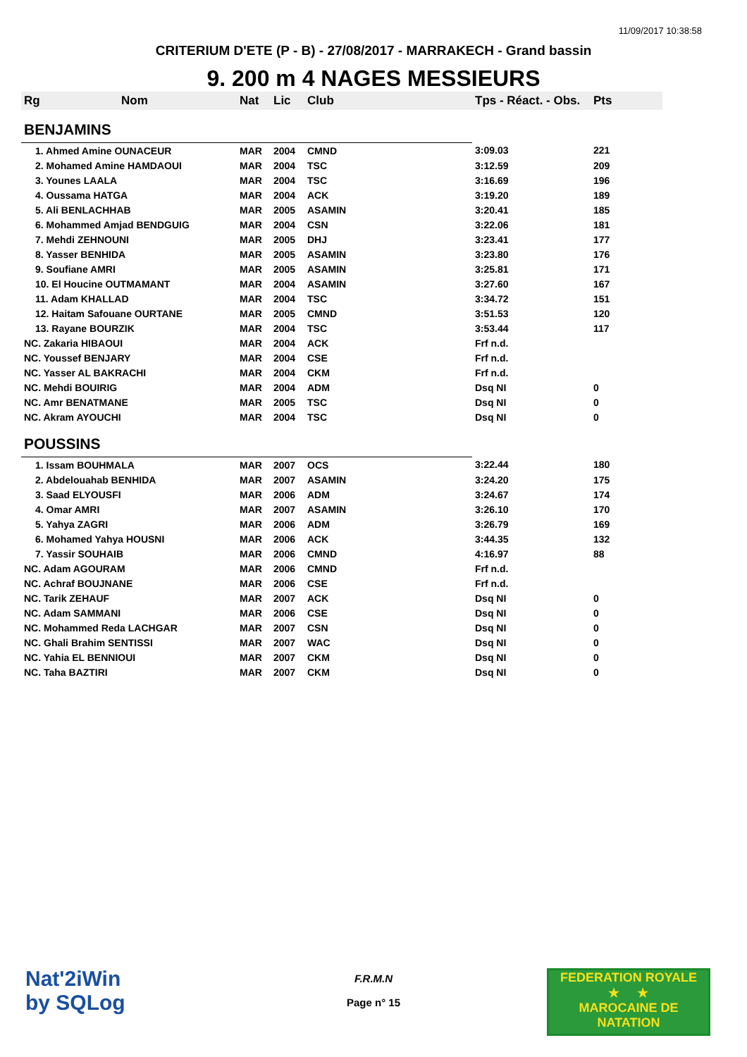11/09/2017 10:38:58
CRITERIUM D'ETE (P - B) - 27/08/2017 - MARRAKECH - Grand bassin
9. 200 m 4 NAGES MESSIEURS
| Rg | Nom | Nat | Lic | Club | Tps - Réact. - Obs. | Pts |
| --- | --- | --- | --- | --- | --- | --- |
| BENJAMINS | | | | | | |
| 1. Ahmed Amine OUNACEUR | | MAR | 2004 | CMND | 3:09.03 | 221 |
| 2. Mohamed Amine HAMDAOUI | | MAR | 2004 | TSC | 3:12.59 | 209 |
| 3. Younes LAALA | | MAR | 2004 | TSC | 3:16.69 | 196 |
| 4. Oussama HATGA | | MAR | 2004 | ACK | 3:19.20 | 189 |
| 5. Ali BENLACHHAB | | MAR | 2005 | ASAMIN | 3:20.41 | 185 |
| 6. Mohammed Amjad BENDGUIG | | MAR | 2004 | CSN | 3:22.06 | 181 |
| 7. Mehdi ZEHNOUNI | | MAR | 2005 | DHJ | 3:23.41 | 177 |
| 8. Yasser BENHIDA | | MAR | 2005 | ASAMIN | 3:23.80 | 176 |
| 9. Soufiane AMRI | | MAR | 2005 | ASAMIN | 3:25.81 | 171 |
| 10. El Houcine OUTMAMANT | | MAR | 2004 | ASAMIN | 3:27.60 | 167 |
| 11. Adam KHALLAD | | MAR | 2004 | TSC | 3:34.72 | 151 |
| 12. Haitam Safouane OURTANE | | MAR | 2005 | CMND | 3:51.53 | 120 |
| 13. Rayane BOURZIK | | MAR | 2004 | TSC | 3:53.44 | 117 |
| NC. Zakaria HIBAOUI | | MAR | 2004 | ACK | Frf n.d. | |
| NC. Youssef BENJARY | | MAR | 2004 | CSE | Frf n.d. | |
| NC. Yasser AL BAKRACHI | | MAR | 2004 | CKM | Frf n.d. | |
| NC. Mehdi BOUIRIG | | MAR | 2004 | ADM | Dsq NI | 0 |
| NC. Amr BENATMANE | | MAR | 2005 | TSC | Dsq NI | 0 |
| NC. Akram AYOUCHI | | MAR | 2004 | TSC | Dsq NI | 0 |
| POUSSINS | | | | | | |
| 1. Issam BOUHMALA | | MAR | 2007 | OCS | 3:22.44 | 180 |
| 2. Abdelouahab BENHIDA | | MAR | 2007 | ASAMIN | 3:24.20 | 175 |
| 3. Saad ELYOUSFI | | MAR | 2006 | ADM | 3:24.67 | 174 |
| 4. Omar AMRI | | MAR | 2007 | ASAMIN | 3:26.10 | 170 |
| 5. Yahya ZAGRI | | MAR | 2006 | ADM | 3:26.79 | 169 |
| 6. Mohamed Yahya HOUSNI | | MAR | 2006 | ACK | 3:44.35 | 132 |
| 7. Yassir SOUHAIB | | MAR | 2006 | CMND | 4:16.97 | 88 |
| NC. Adam AGOURAM | | MAR | 2006 | CMND | Frf n.d. | |
| NC. Achraf BOUJNANE | | MAR | 2006 | CSE | Frf n.d. | |
| NC. Tarik ZEHAUF | | MAR | 2007 | ACK | Dsq NI | 0 |
| NC. Adam SAMMANI | | MAR | 2006 | CSE | Dsq NI | 0 |
| NC. Mohammed Reda LACHGAR | | MAR | 2007 | CSN | Dsq NI | 0 |
| NC. Ghali Brahim SENTISSI | | MAR | 2007 | WAC | Dsq NI | 0 |
| NC. Yahia EL BENNIOUI | | MAR | 2007 | CKM | Dsq NI | 0 |
| NC. Taha BAZTIRI | | MAR | 2007 | CKM | Dsq NI | 0 |
Nat'2iWin
by SQLog
F.R.M.N
Page n° 15
FEDERATION ROYALE
★ ★
MAROCAINE DE NATATION